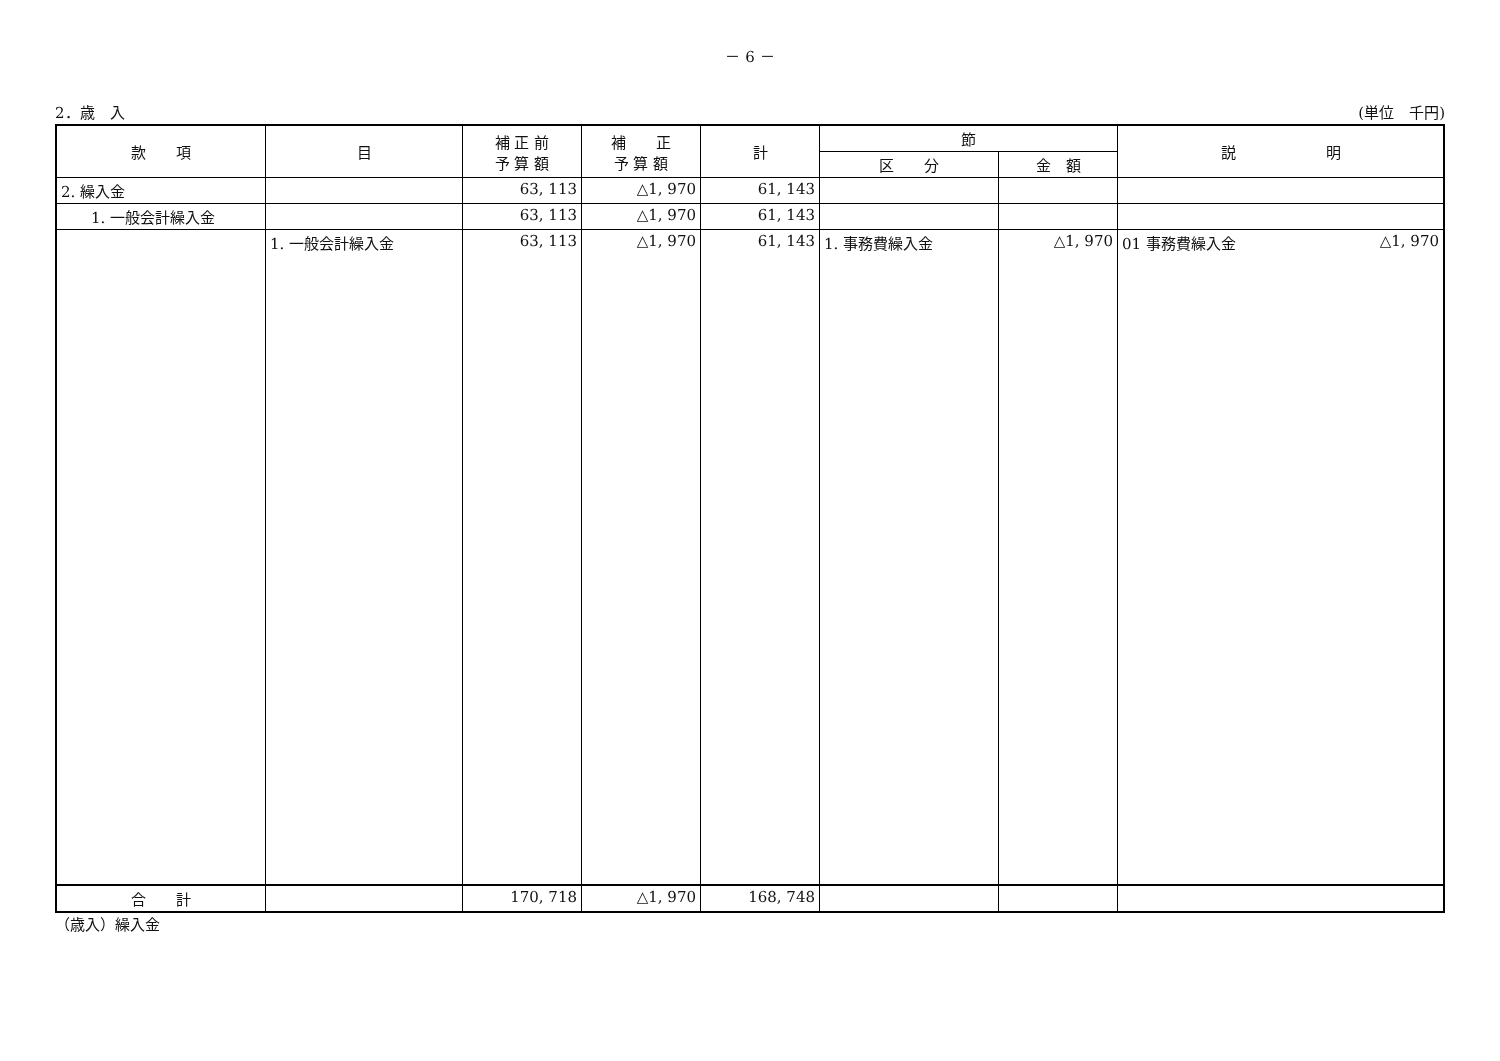－ 6 －
2．歳　入 (単位　千円)
| 款 項 | 目 | 補 正 前 予 算 額 | 補 正 予 算 額 | 計 | 節 | | 説 明 |
| --- | --- | --- | --- | --- | --- | --- | --- |
| | | | | | 区 分 | 金 額 | |
| 2. 繰入金 | | 63, 113 | △1, 970 | 61, 143 | | | |
| 1. 一般会計繰入金 | | 63, 113 | △1, 970 | 61, 143 | | | |
| | 1. 一般会計繰入金 | 63, 113 | △1, 970 | 61, 143 | 1. 事務費繰入金 | △1, 970 | 01 事務費繰入金 △1, 970 |
| 合 計 | | 170, 718 | △1, 970 | 168, 748 | | | |
（歳入）繰入金